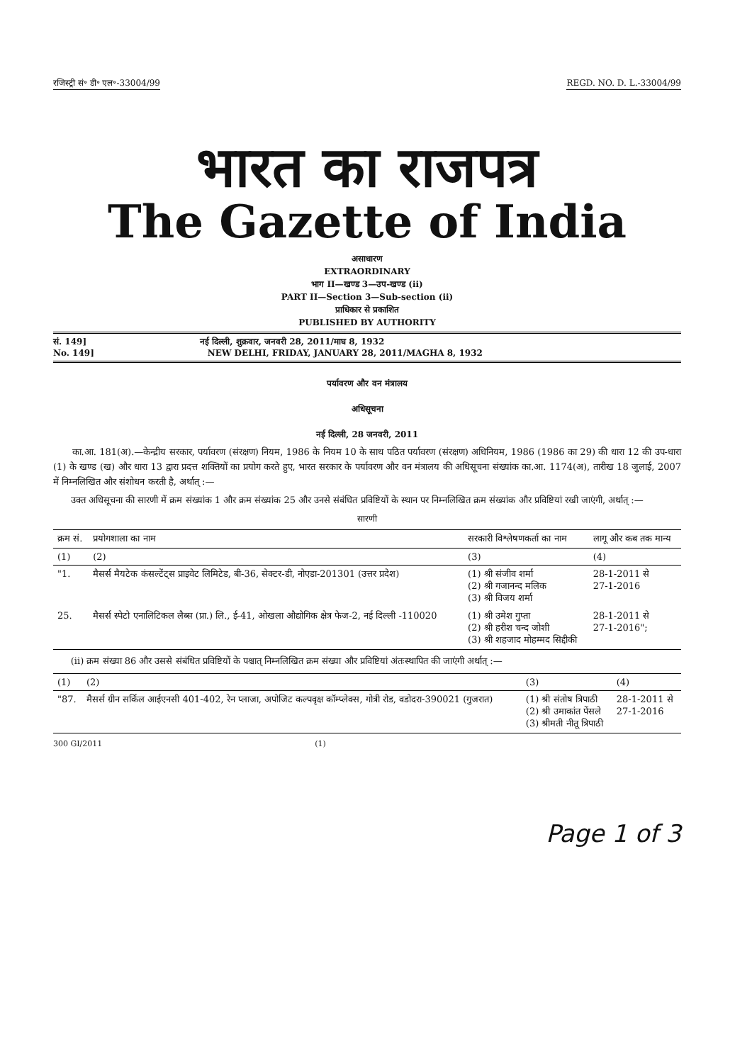रजिस्ट्री सं॰ डी॰ एल॰-33004/99 REGD. NO. D. L.-33004/99
भारत का राजपत्र
The Gazette of India
असाधारण
EXTRAORDINARY
भाग II—खण्ड 3—उप-खण्ड (ii)
PART II—Section 3—Sub-section (ii)
प्राधिकार से प्रकाशित
PUBLISHED BY AUTHORITY
सं. 149] नई दिल्ली, शुक्रवार, जनवरी 28, 2011/माघ 8, 1932
No. 149] NEW DELHI, FRIDAY, JANUARY 28, 2011/MAGHA 8, 1932
पर्यावरण और वन मंत्रालय
अधिसूचना
नई दिल्ली, 28 जनवरी, 2011
का.आ. 181(अ).—केन्द्रीय सरकार, पर्यावरण (संरक्षण) नियम, 1986 के नियम 10 के साथ पठित पर्यावरण (संरक्षण) अधिनियम, 1986 (1986 का 29) की धारा 12 की उप-धारा (1) के खण्ड (ख) और धारा 13 द्वारा प्रदत्त शक्तियों का प्रयोग करते हुए, भारत सरकार के पर्यावरण और वन मंत्रालय की अधिसूचना संख्यांक का.आ. 1174(अ), तारीख 18 जुलाई, 2007 में निम्नलिखित और संशोधन करती है, अर्थात् :—
उक्त अधिसूचना की सारणी में क्रम संख्यांक 1 और क्रम संख्यांक 25 और उनसे संबंधित प्रविष्टियों के स्थान पर निम्नलिखित क्रम संख्यांक और प्रविष्टियां रखी जाएंगी, अर्थात् :—
सारणी
| क्रम सं. | प्रयोगशाला का नाम | सरकारी विश्लेषणकर्ता का नाम | लागू और कब तक मान्य |
| --- | --- | --- | --- |
| (1) | (2) | (3) | (4) |
| "1. | मैसर्स मैयटेक कंसल्टेंट्स प्राइवेट लिमिटेड, बी-36, सेक्टर-डी, नोएडा-201301 (उत्तर प्रदेश) | (1) श्री संजीव शर्मा (2) श्री गजानन्द मलिक (3) श्री विजय शर्मा | 28-1-2011 से 27-1-2016 |
| 25. | मैसर्स स्पेटो एनालिटिकल लैब्स (प्रा.) लि., ई-41, ओखला औद्योगिक क्षेत्र फेज-2, नई दिल्ली -110020 | (1) श्री उमेश गुप्ता (2) श्री हरीश चन्द जोशी (3) श्री शहजाद मोहम्मद सिद्दीकी | 28-1-2011 से 27-1-2016"; |
(ii) क्रम संख्या 86 और उससे संबंधित प्रविष्टियों के पश्चात् निम्नलिखित क्रम संख्या और प्रविष्टियां अंतःस्थापित की जाएंगी अर्थात् :—
| (1) | (2) | (3) | (4) |
| --- | --- | --- | --- |
| "87. | मैसर्स ग्रीन सर्किल आईएनसी 401-402, रेन प्लाजा, अपोजिट कल्पवृक्ष कॉम्प्लेक्स, गोत्री रोड, वडोदरा-390021 (गुजरात) | (1) श्री संतोष त्रिपाठी (2) श्री उमाकांत पेंसले (3) श्रीमती नीतू त्रिपाठी | 28-1-2011 से 27-1-2016 |
300 GI/2011 (1)
Page 1 of 3